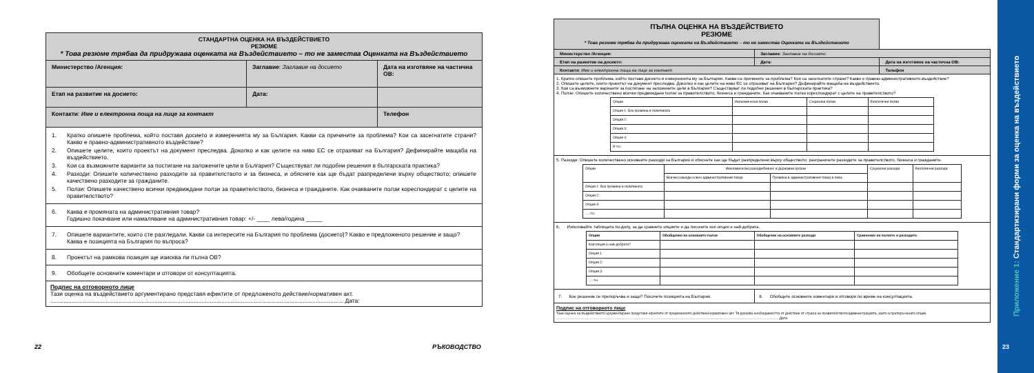| СТАНДАРТНА ОЦЕНКА НА ВЪЗДЕЙСТВИЕТО РЕЗЮМЕ * Това резюме трябва да придружава оценката на Въздействието – то не замества Оценката на Въздействието | | |
| Министерство /Агенция: | Заглавие : Заглавие на досието | Дата на изготвяне на частична ОВ: |
| Етап на развитие на досието: | Дата: | |
| Контакти : Име и електронна поща на лице за контакт | | Телефон |
| 1. Кратко опишете проблема, който поставя досието и измеренията му за България. Какви са причините за проблема? Кои са засегнатите страни? Какво е правно-административното въздействие? 2. Опишете целите, които проектът на документ преследва. Доколко и как целите на ниво ЕС се отразяват на България? Дефинирайте мащаба на въздействието. 3. Кои са възможните варианти за постигане на заложените цели в България? Съществуват ли подобни решения в българската практика? 4. Разходи: Опишете количествено разходите за правителството и за бизнеса, и обяснете как ще бъдат разпределени върху обществото; опишете качествено разходите за гражданите. 5. Ползи: Опишете качествено всички предвиждани ползи за правителството, бизнеса и гражданите. Как очакваните ползи кореспондират с целите на правителството? | | |
| 6. Каква е промяната на административния товар? Годишно покачване или намаляване на административния товар: +/- ____ лева/година _____ | | |
| 7. Опишете вариантите, които сте разгледали. Какви са интересите на България по проблема (досието)? Какво е предложеното решение и защо? Каква е позицията на България по въпроса? | | |
| 8. Проектът на рамкова позиция ще изисква ли пълна ОВ? | | |
| 9. Обобщете основните коментари и отговори от консултацията. | | |
| Подпис на отговорното лице Тази оценка на въздействието аргументирано представя ефектите от предложеното действие/нормативен акт. .................................................................................................................................................................................... Дата: | | |
22 РЪКОВОДСТВО
| ПЪЛНА ОЦЕНКА НА ВЪЗДЕЙСТВИЕТО РЕЗЮМЕ * Това резюме трябва да придружава оценката на Въздействието – то не замества Оценката на Въздействието | | |
| Министерство /Агенция: | Заглавие : Заглавие на досието | |
| Етап на развитие на досието: | Дата: | Дата на изготвяне на частична ОВ: |
| Контакти : Име и електронна поща на лице за контакт | | Телефон |
| 1. Кратко опишете проблема, който поставя досието и измеренията му за България. Какви са причините за проблема? Кои са засегнатите страни? Какво е правно-административното въздействие? 2. Опишете целите, които проектът на документ преследва. Доколко и как целите на ниво ЕС се отразяват на България? Дефинирайте мащаба на въздействието. 3. Кои са възможните варианти за постигане на заложените цели в България? Съществуват ли подобни решения в българската практика? 4. Ползи: Опишете количествено всички предвиждани ползи за правителството, бизнеса и гражданите. Как очакваните ползи кореспондират с целите на правителството? / Опции / Икономически ползи / Социални ползи / Екологични ползи / / Опция 1: Без промяна в политиката / / / / / Опция 2: / / / / / Опция 3: / / / / / Опция 4: / / / / / И т.н. / / / / | | |
| 5. Разходи: Опишете количествено основните разходи за България и обяснете как ще бъдат разпределени върху обществото; разграничете разходите за правителството, бизнеса и гражданите. / Опции / Икономически разходи/бизнес и държавни органи / / Социални разходи / Екологични разходи / / / Всички разходи освен административния товар / Промяна в административния товар в лева / / / / Опция 1: Без промяна в политиката / / / / / / Опция 2: / / / / / / Опция 3: / / / / / / .....т.н. / / / / / | | |
| 6. Използвайте таблицата по-долу, за да сравните опциите и да посочите коя опция е най-добрата. / Опции / Обобщение на основните ползи / Обобщение на основните разходи / Сравнение на ползите и разходите. / / Коя опция е най-добрата? / / / / / Опция 1: / / / / / Опция 2: / / / / / Опция 3: / / / / / .....т.н. / / / / | | |
| 7. Кое решение се препоръчва и защо? Посочете позицията на България. | 8. Обобщете основните коментари и отговори по време на консултацията. | |
| Подпис на отговорното лице Тази оценка на въздействието аргументирано представя ефектите от предложеното действие/нормативен акт. Тя доказва необходимостта от действие от страна на правителството/администрацията, както и препоръчаната опция. ........................................................................................................................................................................................................................................ Дата: | | |
Приложение 1: Стандартизирани форми за оценка на въздействието
23